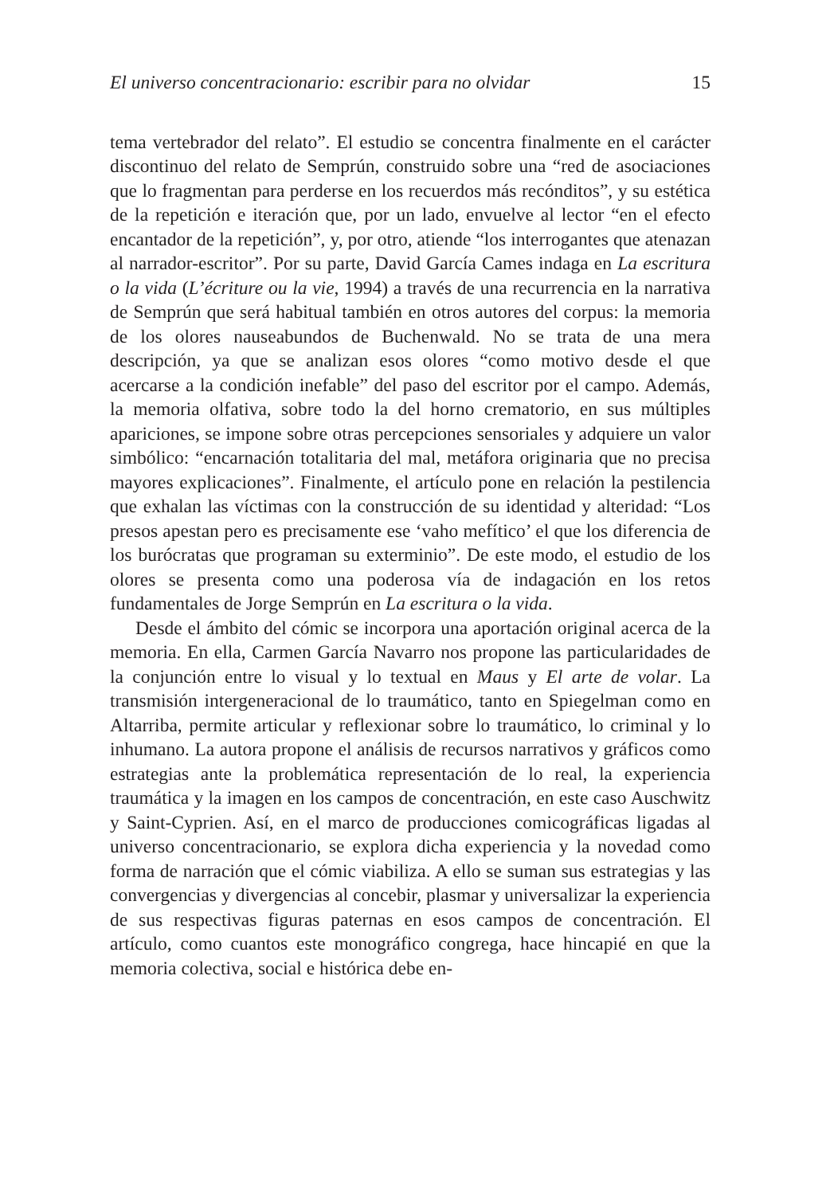El universo concentracionario: escribir para no olvidar 15
tema vertebrador del relato”. El estudio se concentra finalmente en el carácter discontinuo del relato de Semprún, construido sobre una “red de asociaciones que lo fragmentan para perderse en los recuerdos más recónditos”, y su estética de la repetición e iteración que, por un lado, envuelve al lector “en el efecto encantador de la repetición”, y, por otro, atiende “los interrogantes que atenazan al narrador-escritor”. Por su parte, David García Cames indaga en La escritura o la vida (L’écriture ou la vie, 1994) a través de una recurrencia en la narrativa de Semprún que será habitual también en otros autores del corpus: la memoria de los olores nauseabundos de Buchenwald. No se trata de una mera descripción, ya que se analizan esos olores “como motivo desde el que acercarse a la condición inefable” del paso del escritor por el campo. Además, la memoria olfativa, sobre todo la del horno crematorio, en sus múltiples apariciones, se impone sobre otras percepciones sensoriales y adquiere un valor simbólico: “encarnación totalitaria del mal, metáfora originaria que no precisa mayores explicaciones”. Finalmente, el artículo pone en relación la pestilencia que exhalan las víctimas con la construcción de su identidad y alteridad: “Los presos apestan pero es precisamente ese ‘vaho mefítico’ el que los diferencia de los burócratas que programan su exterminio”. De este modo, el estudio de los olores se presenta como una poderosa vía de indagación en los retos fundamentales de Jorge Semprún en La escritura o la vida.
Desde el ámbito del cómic se incorpora una aportación original acerca de la memoria. En ella, Carmen García Navarro nos propone las particularidades de la conjunción entre lo visual y lo textual en Maus y El arte de volar. La transmisión intergeneracional de lo traumático, tanto en Spiegelman como en Altarriba, permite articular y reflexionar sobre lo traumático, lo criminal y lo inhumano. La autora propone el análisis de recursos narrativos y gráficos como estrategias ante la problemática representación de lo real, la experiencia traumática y la imagen en los campos de concentración, en este caso Auschwitz y Saint-Cyprien. Así, en el marco de producciones comicográficas ligadas al universo concentracionario, se explora dicha experiencia y la novedad como forma de narración que el cómic viabiliza. A ello se suman sus estrategias y las convergencias y divergencias al concebir, plasmar y universalizar la experiencia de sus respectivas figuras paternas en esos campos de concentración. El artículo, como cuantos este monográfico congrega, hace hincapié en que la memoria colectiva, social e histórica debe en-